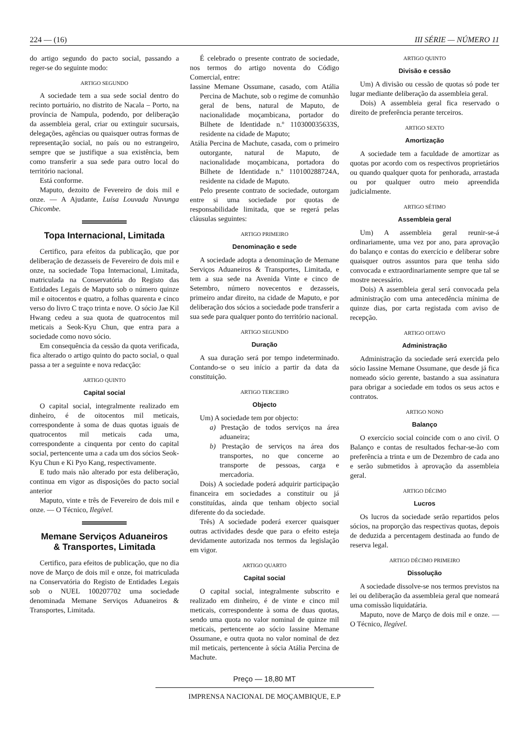224 — (16) III SÉRIE — NÚMERO 11
do artigo segundo do pacto social, passando a reger-se do seguinte modo:
ARTIGO SEGUNDO
A sociedade tem a sua sede social dentro do recinto portuário, no distrito de Nacala – Porto, na província de Nampula, podendo, por deliberação da assembleia geral, criar ou extinguir sucursais, delegações, agências ou quaisquer outras formas de representação social, no país ou no estrangeiro, sempre que se justifique a sua existência, bem como transferir a sua sede para outro local do território nacional.
Está conforme.
Maputo, dezoito de Fevereiro de dois mil e onze. — A Ajudante, Luísa Louvada Nuvunga Chicombe.
Topa Internacional, Limitada
Certifico, para efeitos da publicação, que por deliberação de dezasseis de Fevereiro de dois mil e onze, na sociedade Topa Internacional, Limitada, matriculada na Conservatória do Registo das Entidades Legais de Maputo sob o número quinze mil e oitocentos e quatro, a folhas quarenta e cinco verso do livro C traço trinta e nove. O sócio Jae Kil Hwang cedeu a sua quota de quatrocentos mil meticais a Seok-Kyu Chun, que entra para a sociedade como novo sócio.
Em consequência da cessão da quota verificada, fica alterado o artigo quinto do pacto social, o qual passa a ter a seguinte e nova redacção:
ARTIGO QUINTO
Capital social
O capital social, integralmente realizado em dinheiro, é de oitocentos mil meticais, correspondente à soma de duas quotas iguais de quatrocentos mil meticais cada uma, correspondente a cinquenta por cento do capital social, pertencente uma a cada um dos sócios Seok-Kyu Chun e Ki Pyo Kang, respectivamente.
E tudo mais não alterado por esta deliberação, continua em vigor as disposições do pacto social anterior
Maputo, vinte e três de Fevereiro de dois mil e onze. — O Técnico, Ilegível.
Memane Serviços Aduaneiros
& Transportes, Limitada
Certifico, para efeitos de publicação, que no dia nove de Março de dois mil e onze, foi matriculada na Conservatória do Registo de Entidades Legais sob o NUEL 100207702 uma sociedade denominada Memane Serviços Aduaneiros & Transportes, Limitada.
É celebrado o presente contrato de sociedade, nos termos do artigo noventa do Código Comercial, entre:
Iassine Memane Ossumane, casado, com Atália Percina de Machute, sob o regime de comunhão geral de bens, natural de Maputo, de nacionalidade moçambicana, portador do Bilhete de Identidade n.º 110300035633S, residente na cidade de Maputo;
Atália Percina de Machute, casada, com o primeiro outorgante, natural de Maputo, de nacionalidade moçambicana, portadora do Bilhete de Identidade n.º 110100288724A, residente na cidade de Maputo.
Pelo presente contrato de sociedade, outorgam entre si uma sociedade por quotas de responsabilidade limitada, que se regerá pelas cláusulas seguintes:
ARTIGO PRIMEIRO
Denominação e sede
A sociedade adopta a denominação de Memane Serviços Aduaneiros & Transportes, Limitada, e tem a sua sede na Avenida Vinte e cinco de Setembro, número novecentos e dezasseis, primeiro andar direito, na cidade de Maputo, e por deliberação dos sócios a sociedade pode transferir a sua sede para qualquer ponto do território nacional.
ARTIGO SEGUNDO
Duração
A sua duração será por tempo indeterminado. Contando-se o seu início a partir da data da constituição.
ARTIGO TERCEIRO
Objecto
Um) A sociedade tem por objecto:
a) Prestação de todos serviços na área aduaneira;
b) Prestação de serviços na área dos transportes, no que concerne ao transporte de pessoas, carga e mercadoria.
Dois) A sociedade poderá adquirir participação financeira em sociedades a constituir ou já constituídas, ainda que tenham objecto social diferente do da sociedade.
Três) A sociedade poderá exercer quaisquer outras actividades desde que para o efeito esteja devidamente autorizada nos termos da legislação em vigor.
ARTIGO QUARTO
Capital social
O capital social, integralmente subscrito e realizado em dinheiro, é de vinte e cinco mil meticais, correspondente à soma de duas quotas, sendo uma quota no valor nominal de quinze mil meticais, pertencente ao sócio Iassine Memane Ossumane, e outra quota no valor nominal de dez mil meticais, pertencente à sócia Atália Percina de Machute.
ARTIGO QUINTO
Divisão e cessão
Um) A divisão ou cessão de quotas só pode ter lugar mediante deliberação da assembleia geral.
Dois) A assembleia geral fica reservado o direito de preferência perante terceiros.
ARTIGO SEXTO
Amortização
A sociedade tem a faculdade de amortizar as quotas por acordo com os respectivos proprietários ou quando qualquer quota for penhorada, arrastada ou por qualquer outro meio apreendida judicialmente.
ARTIGO SÉTIMO
Assembleia geral
Um) A assembleia geral reunir-se-á ordinariamente, uma vez por ano, para aprovação do balanço e contas do exercício e deliberar sobre quaisquer outros assuntos para que tenha sido convocada e extraordinariamente sempre que tal se mostre necessário.
Dois) A assembleia geral será convocada pela administração com uma antecedência mínima de quinze dias, por carta registada com aviso de recepção.
ARTIGO OITAVO
Administração
Administração da sociedade será exercida pelo sócio Iassine Memane Ossumane, que desde já fica nomeado sócio gerente, bastando a sua assinatura para obrigar a sociedade em todos os seus actos e contratos.
ARTIGO NONO
Balanço
O exercício social coincide com o ano civil. O Balanço e contas de resultados fechar-se-ão com preferência a trinta e um de Dezembro de cada ano e serão submetidos à aprovação da assembleia geral.
ARTIGO DÉCIMO
Lucros
Os lucros da sociedade serão repartidos pelos sócios, na proporção das respectivas quotas, depois de deduzida a percentagem destinada ao fundo de reserva legal.
ARTIGO DÉCIMO PRIMEIRO
Dissolução
A sociedade dissolve-se nos termos previstos na lei ou deliberação da assembleia geral que nomeará uma comissão liquidatária.
Maputo, nove de Março de dois mil e onze. — O Técnico, Ilegível.
Preço — 18,80 MT
IMPRENSA NACIONAL DE MOÇAMBIQUE, E.P